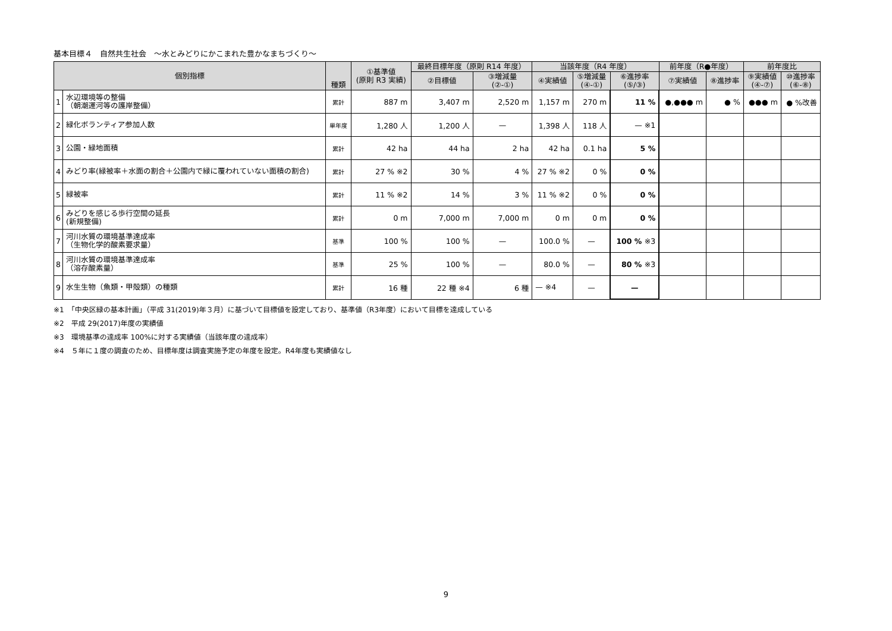基本目標４　自然共生社会　～水とみどりにかこまれた豊かなまちづくり～
| 個別指標 | | 種類 | ①基準値 (原則 R3 実績) | 最終目標年度（原則 R14 年度） | | 当該年度（R4 年度） | | | 前年度（R●年度） | | 前年度比 | |
| --- | --- | --- | --- | --- | --- | --- | --- | --- | --- | --- | --- | --- |
| | | | | ②目標値 | ③増減量 (②-①) | ④実績値 | ⑤増減量 (④-①) | ⑥進捗率 (⑤/③) | ⑦実績値 | ⑧進捗率 | ⑨実績値 (④-⑦) | ⑩進捗率 (⑥-⑧) |
| 1 | 水辺環境等の整備 （朝潮運河等の護岸整備） | 累計 | 887 m | 3,407 m | 2,520 m | 1,157 m | 270 m | 11 % | ●,●●● m | ● % | ●●● m | ● %改善 |
| 2 | 緑化ボランティア参加人数 | 単年度 | 1,280 人 | 1,200 人 | — | 1,398 人 | 118 人 | — ※1 | | | | |
| 3 | 公園・緑地面積 | 累計 | 42 ha | 44 ha | 2 ha | 42 ha | 0.1 ha | 5 % | | | | |
| 4 | みどり率(緑被率＋水面の割合＋公園内で緑に覆われていない面積の割合) | 累計 | 27 % ※2 | 30 % | 4 % | 27 % ※2 | 0 % | 0 % | | | | |
| 5 | 緑被率 | 累計 | 11 % ※2 | 14 % | 3 % | 11 % ※2 | 0 % | 0 % | | | | |
| 6 | みどりを感じる歩行空間の延長 (新規整備) | 累計 | 0 m | 7,000 m | 7,000 m | 0 m | 0 m | 0 % | | | | |
| 7 | 河川水質の環境基準達成率 （生物化学的酸素要求量） | 基準 | 100 % | 100 % | — | 100.0 % | — | 100 % ※3 | | | | |
| 8 | 河川水質の環境基準達成率 （溶存酸素量） | 基準 | 25 % | 100 % | — | 80.0 % | — | 80 % ※3 | | | | |
| 9 | 水生生物（魚類・甲殻類）の種類 | 累計 | 16 種 | 22 種 ※4 | 6 種 | — ※4 | — | — | | | | |
※1　「中央区緑の基本計画」（平成 31(2019)年３月）に基づいて目標値を設定しており、基準値（R3年度）において目標を達成している
※2　平成 29(2017)年度の実績値
※3　環境基準の達成率 100%に対する実績値（当該年度の達成率）
※4　５年に１度の調査のため、目標年度は調査実施予定の年度を設定。R4年度も実績値なし
9